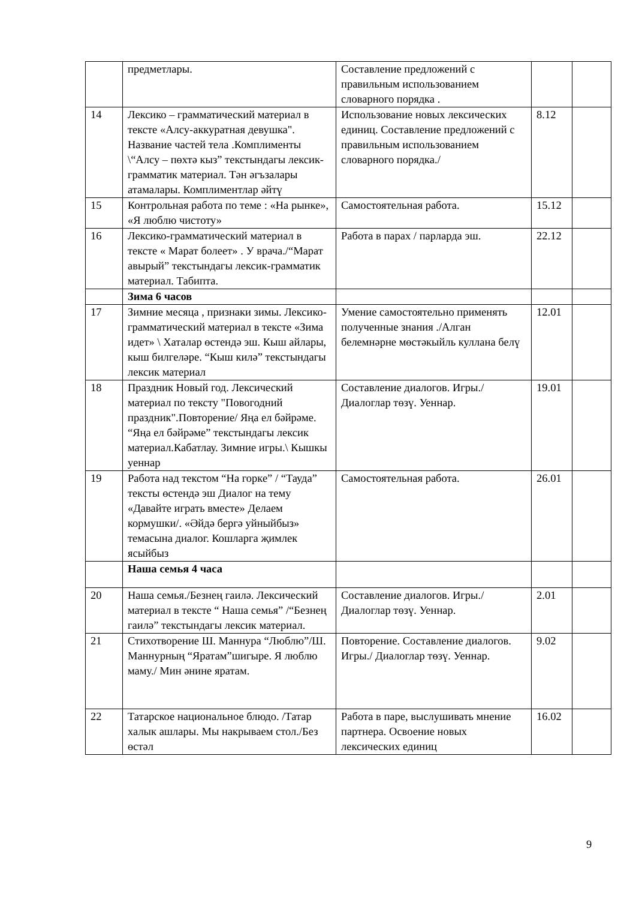| | предметлары. | Составление предложений с правильным использованием словарного порядка . | | |
| 14 | Лексико – грамматический материал в тексте «Алсу-аккуратная девушка". Название частей тела .Комплименты \“Алсу – пөхтә кыз” текстындагы лексик-грамматик материал. Тән әгъзалары атамалары. Комплиментлар әйтү | Использование новых лексических единиц. Составление предложений с правильным использованием словарного порядка./ | 8.12 | |
| 15 | Контрольная работа по теме : «На рынке», «Я люблю чистоту» | Самостоятельная работа. | 15.12 | |
| 16 | Лексико-грамматический материал в тексте « Марат болеет» . У врача./“Марат авырый” текстындагы лексик-грамматик материал. Табипта. | Работа в парах / парларда эш. | 22.12 | |
| | Зима 6 часов | | | |
| 17 | Зимние месяца , признаки зимы. Лексико-грамматический материал в тексте «Зима идет» \ Хаталар өстендә эш. Кыш айлары, кыш билгеләре. “Кыш килә” текстындагы лексик материал | Умение самостоятельно применять полученные знания ./Алган белемнәрне мөстәкыйль куллана белү | 12.01 | |
| 18 | Праздник Новый год. Лексический материал по тексту "Повогодний праздник".Повторение/ Яңа ел бәйрәме. “Яңа ел бәйрәме” текстындагы лексик материал.Кабатлау. Зимние игры.\ Кышкы уеннар | Составление диалогов. Игры./ Диалоглар төзү. Уеннар. | 19.01 | |
| 19 | Работа над текстом “На горке” / “Тауда” тексты өстендә эш Диалог на тему «Давайте играть вместе» Делаем кормушки/. «Әйдә бергә уйныйбыз» темасына диалог. Кошларга җимлек ясыйбыз | Самостоятельная работа. | 26.01 | |
| | Наша семья 4 часа | | | |
| 20 | Наша семья./Безнең гаилә. Лексический материал в тексте “ Наша семья” /“Безнең гаилә” текстындагы лексик материал. | Составление диалогов. Игры./ Диалоглар төзү. Уеннар. | 2.01 | |
| 21 | Стихотворение Ш. Маннура “Люблю”/Ш. Маннурның “Яратам”шигыре. Я люблю маму./ Мин әнине яратам. | Повторение. Составление диалогов. Игры./ Диалоглар төзү. Уеннар. | 9.02 | |
| 22 | Татарское национальное блюдо. /Татар халык ашлары. Мы накрываем стол./Без өстәл | Работа в паре, выслушивать мнение партнера. Освоение новых лексических единиц | 16.02 | |
9